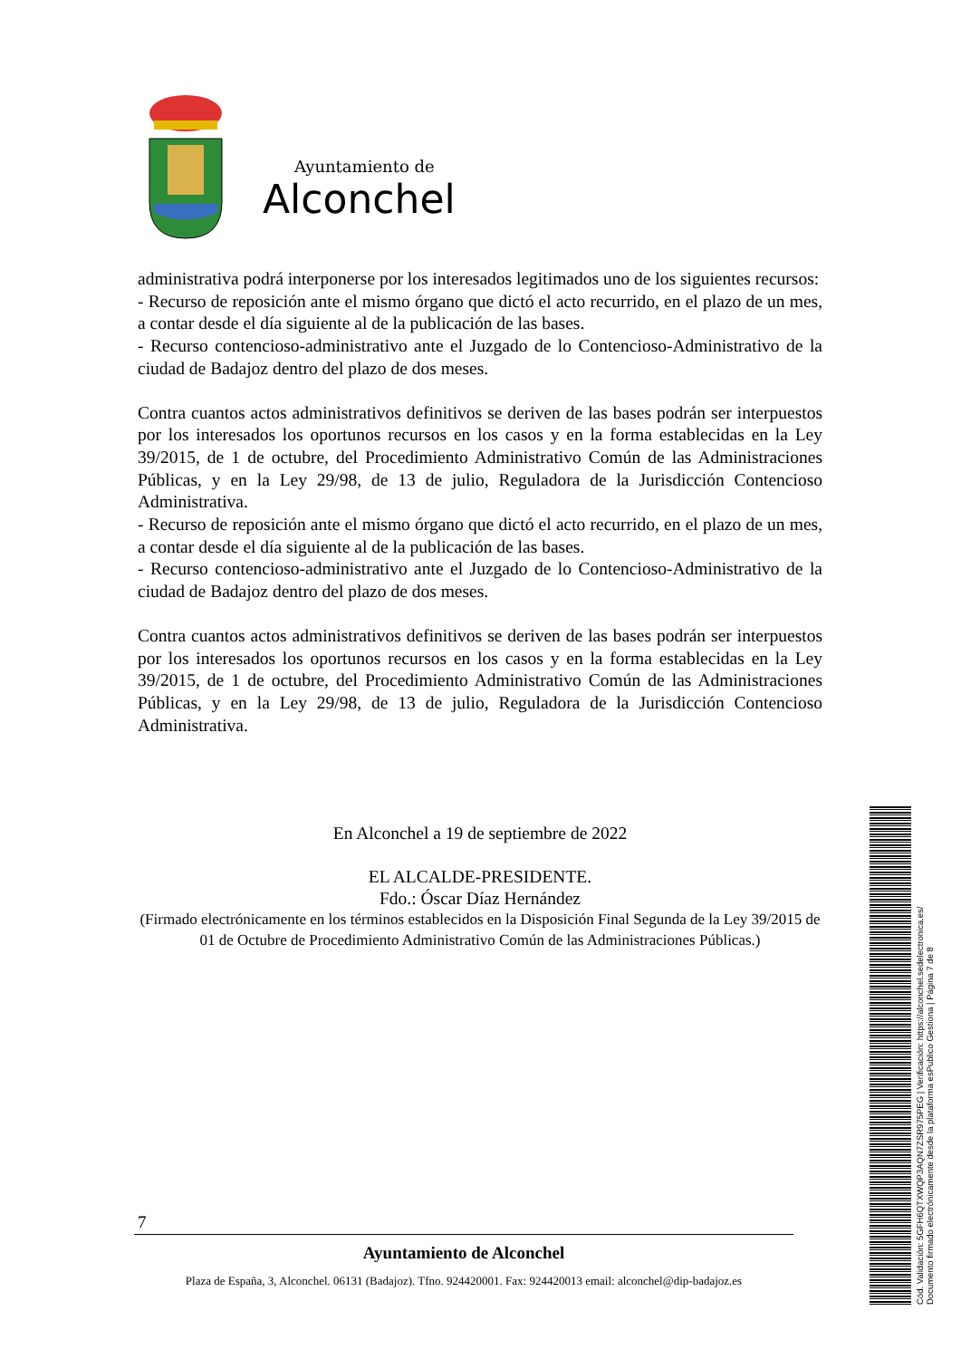Ayuntamiento de
Alconchel
administrativa podrá interponerse por los interesados legitimados uno de los siguientes recursos:
- Recurso de reposición ante el mismo órgano que dictó el acto recurrido, en el plazo de un mes, a contar desde el día siguiente al de la publicación de las bases.
- Recurso contencioso-administrativo ante el Juzgado de lo Contencioso-Administrativo de la ciudad de Badajoz dentro del plazo de dos meses.
Contra cuantos actos administrativos definitivos se deriven de las bases podrán ser interpuestos por los interesados los oportunos recursos en los casos y en la forma establecidas en la Ley 39/2015, de 1 de octubre, del Procedimiento Administrativo Común de las Administraciones Públicas, y en la Ley 29/98, de 13 de julio, Reguladora de la Jurisdicción Contencioso Administrativa.
- Recurso de reposición ante el mismo órgano que dictó el acto recurrido, en el plazo de un mes, a contar desde el día siguiente al de la publicación de las bases.
- Recurso contencioso-administrativo ante el Juzgado de lo Contencioso-Administrativo de la ciudad de Badajoz dentro del plazo de dos meses.
Contra cuantos actos administrativos definitivos se deriven de las bases podrán ser interpuestos por los interesados los oportunos recursos en los casos y en la forma establecidas en la Ley 39/2015, de 1 de octubre, del Procedimiento Administrativo Común de las Administraciones Públicas, y en la Ley 29/98, de 13 de julio, Reguladora de la Jurisdicción Contencioso Administrativa.
En Alconchel a 19 de septiembre de 2022
EL ALCALDE-PRESIDENTE.
Fdo.: Óscar Díaz Hernández
(Firmado electrónicamente en los términos establecidos en la Disposición Final Segunda de la Ley 39/2015 de 01 de Octubre de Procedimiento Administrativo Común de las Administraciones Públicas.)
7
Ayuntamiento de Alconchel
Plaza de España, 3, Alconchel. 06131 (Badajoz). Tfno. 924420001. Fax: 924420013 email: alconchel@dip-badajoz.es
Cód. Validación: 5GFH6QTXWQP3AQN7ZSR975PEG | Verificación: https://alconchel.sedelectronica.es/
Documento firmado electrónicamente desde la plataforma esPublico Gestiona | Página 7 de 8